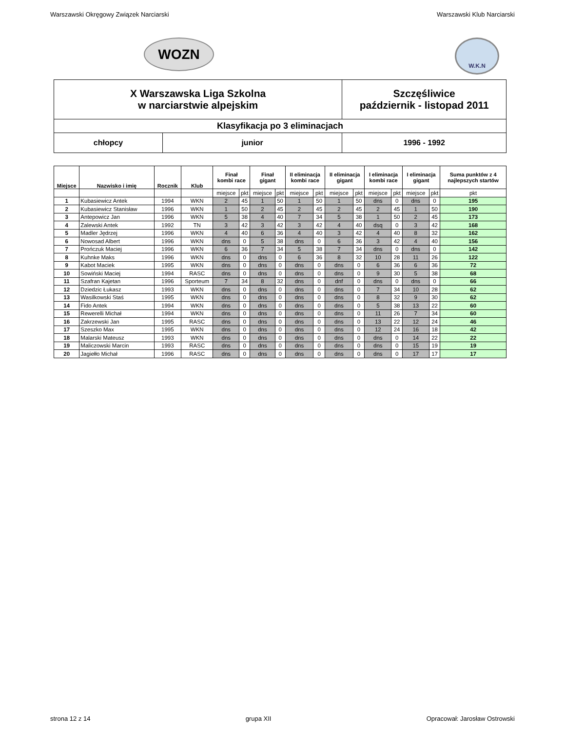Warszawski Okręgowy Związek Narciarski Warszawski Klub Narciarski
WOZN
W.K.N
| X Warszawska Liga Szkolna w narciarstwie alpejskim | | Szczęśliwice październik - listopad 2011 |
| Klasyfikacja po 3 eliminacjach | | |
| chłopcy | junior | 1996 - 1992 |
| Miejsce | Nazwisko i imię | Rocznik | Klub | Finał kombi race | | Finał gigant | | II eliminacja kombi race | | II eliminacja gigant | | I eliminacja kombi race | | I eliminacja gigant | | Suma punktów z 4 najlepszych startów |
| --- | --- | --- | --- | --- | --- | --- | --- | --- | --- | --- | --- | --- | --- | --- | --- | --- |
| | | | | miejsce | pkt | miejsce | pkt | miejsce | pkt | miejsce | pkt | miejsce | pkt | miejsce | pkt | pkt |
| 1 | Kubasiewicz Antek | 1994 | WKN | 2 | 45 | 1 | 50 | 1 | 50 | 1 | 50 | dns | 0 | dns | 0 | 195 |
| 2 | Kubasiewicz Stanisław | 1996 | WKN | 1 | 50 | 2 | 45 | 2 | 45 | 2 | 45 | 2 | 45 | 1 | 50 | 190 |
| 3 | Antepowicz Jan | 1996 | WKN | 5 | 38 | 4 | 40 | 7 | 34 | 5 | 38 | 1 | 50 | 2 | 45 | 173 |
| 4 | Zalewski Antek | 1992 | TN | 3 | 42 | 3 | 42 | 3 | 42 | 4 | 40 | dsq | 0 | 3 | 42 | 168 |
| 5 | Madler Jędrzej | 1996 | WKN | 4 | 40 | 6 | 36 | 4 | 40 | 3 | 42 | 4 | 40 | 8 | 32 | 162 |
| 6 | Nowosad Albert | 1996 | WKN | dns | 0 | 5 | 38 | dns | 0 | 6 | 36 | 3 | 42 | 4 | 40 | 156 |
| 7 | Prończuk Maciej | 1996 | WKN | 6 | 36 | 7 | 34 | 5 | 38 | 7 | 34 | dns | 0 | dns | 0 | 142 |
| 8 | Kuhnke Maks | 1996 | WKN | dns | 0 | dns | 0 | 6 | 36 | 8 | 32 | 10 | 28 | 11 | 26 | 122 |
| 9 | Kabot Maciek | 1995 | WKN | dns | 0 | dns | 0 | dns | 0 | dns | 0 | 6 | 36 | 6 | 36 | 72 |
| 10 | Sowiński Maciej | 1994 | RASC | dns | 0 | dns | 0 | dns | 0 | dns | 0 | 9 | 30 | 5 | 38 | 68 |
| 11 | Szafran Kajetan | 1996 | Sporteum | 7 | 34 | 8 | 32 | dns | 0 | dnf | 0 | dns | 0 | dns | 0 | 66 |
| 12 | Dziedzic Łukasz | 1993 | WKN | dns | 0 | dns | 0 | dns | 0 | dns | 0 | 7 | 34 | 10 | 28 | 62 |
| 13 | Wasilkowski Staś | 1995 | WKN | dns | 0 | dns | 0 | dns | 0 | dns | 0 | 8 | 32 | 9 | 30 | 62 |
| 14 | Fido Antek | 1994 | WKN | dns | 0 | dns | 0 | dns | 0 | dns | 0 | 5 | 38 | 13 | 22 | 60 |
| 15 | Rewerelli Michał | 1994 | WKN | dns | 0 | dns | 0 | dns | 0 | dns | 0 | 11 | 26 | 7 | 34 | 60 |
| 16 | Zakrzewski Jan | 1995 | RASC | dns | 0 | dns | 0 | dns | 0 | dns | 0 | 13 | 22 | 12 | 24 | 46 |
| 17 | Szeszko Max | 1995 | WKN | dns | 0 | dns | 0 | dns | 0 | dns | 0 | 12 | 24 | 16 | 18 | 42 |
| 18 | Malarski Mateusz | 1993 | WKN | dns | 0 | dns | 0 | dns | 0 | dns | 0 | dns | 0 | 14 | 22 | 22 |
| 19 | Maliczowski Marcin | 1993 | RASC | dns | 0 | dns | 0 | dns | 0 | dns | 0 | dns | 0 | 15 | 19 | 19 |
| 20 | Jagiełło Michał | 1996 | RASC | dns | 0 | dns | 0 | dns | 0 | dns | 0 | dns | 0 | 17 | 17 | 17 |
strona 12 z 14 grupa XII Opracował: Jarosław Ostrowski